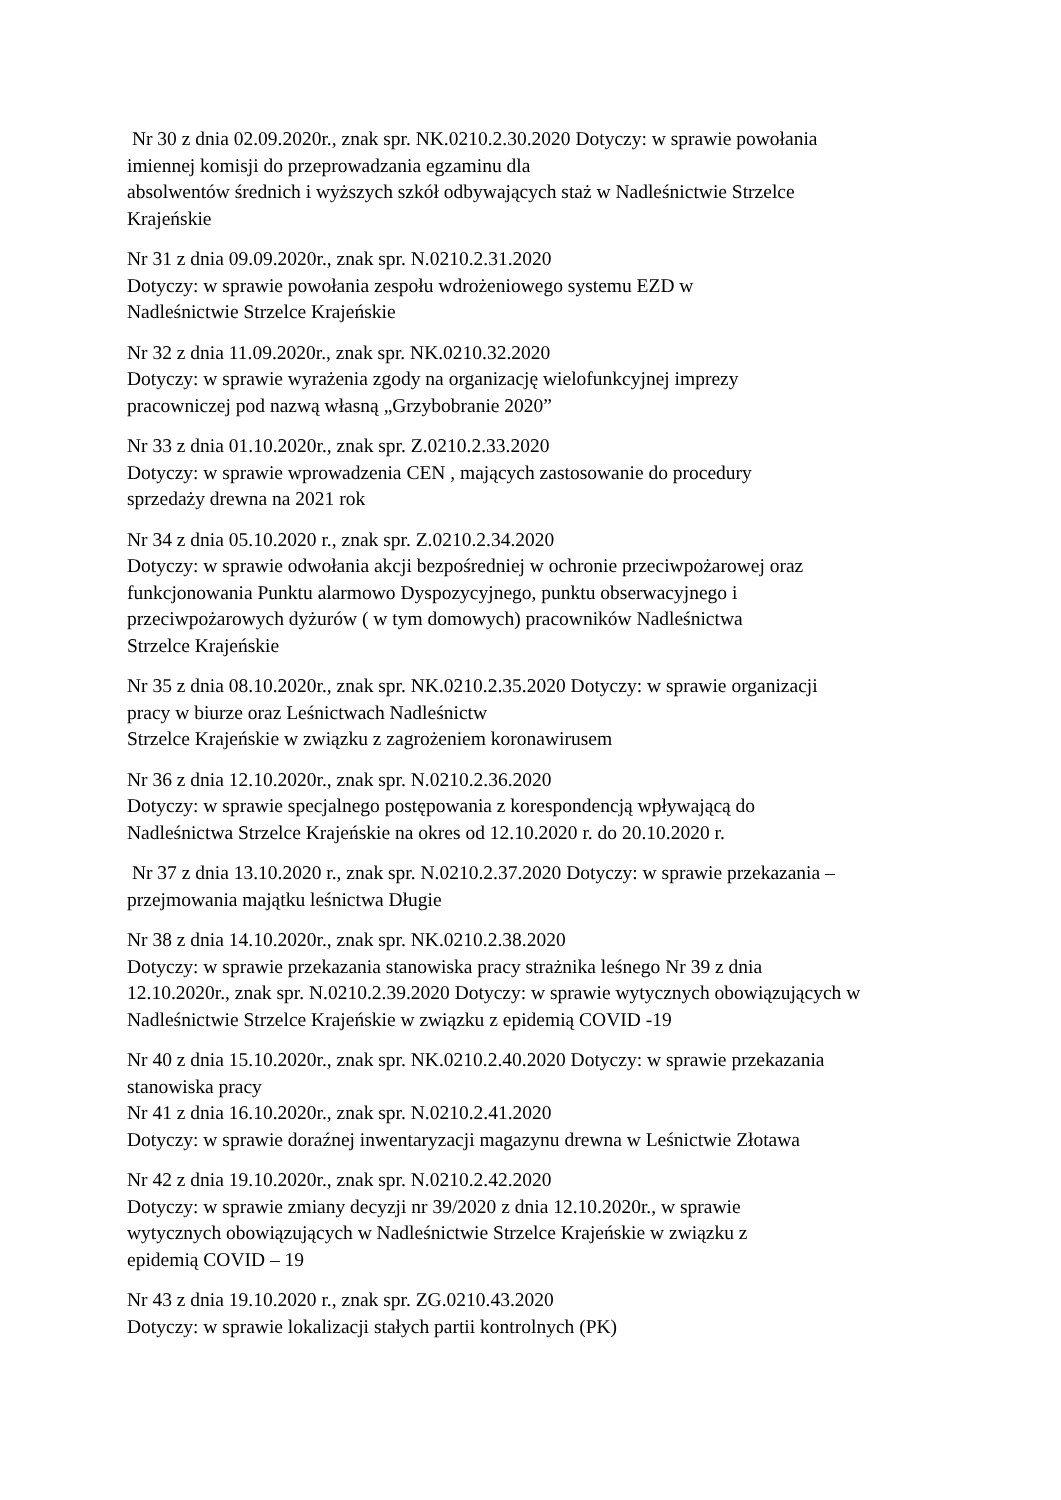Nr 30 z dnia 02.09.2020r., znak spr. NK.0210.2.30.2020 Dotyczy: w sprawie powołania
imiennej komisji do przeprowadzania egzaminu dla
absolwentów średnich i wyższych szkół odbywających staż w Nadleśnictwie Strzelce
Krajeńskie
Nr 31 z dnia 09.09.2020r., znak spr. N.0210.2.31.2020
Dotyczy: w sprawie powołania zespołu wdrożeniowego systemu EZD w
Nadleśnictwie Strzelce Krajeńskie
Nr 32 z dnia 11.09.2020r., znak spr. NK.0210.32.2020
Dotyczy: w sprawie wyrażenia zgody na organizację wielofunkcyjnej imprezy
pracowniczej pod nazwą własną „Grzybobranie 2020”
Nr 33 z dnia 01.10.2020r., znak spr. Z.0210.2.33.2020
Dotyczy: w sprawie wprowadzenia CEN , mających zastosowanie do procedury
sprzedaży drewna na 2021 rok
Nr 34 z dnia 05.10.2020 r., znak spr. Z.0210.2.34.2020
Dotyczy: w sprawie odwołania akcji bezpośredniej w ochronie przeciwpożarowej oraz
funkcjonowania Punktu alarmowo Dyspozycyjnego, punktu obserwacyjnego i
przeciwpożarowych dyżurów ( w tym domowych) pracowników Nadleśnictwa
Strzelce Krajeńskie
Nr 35 z dnia 08.10.2020r., znak spr. NK.0210.2.35.2020 Dotyczy: w sprawie organizacji
pracy w biurze oraz Leśnictwach Nadleśnictw
Strzelce Krajeńskie w związku z zagrożeniem koronawirusem
Nr 36 z dnia 12.10.2020r., znak spr. N.0210.2.36.2020
Dotyczy: w sprawie specjalnego postępowania z korespondencją wpływającą do
Nadleśnictwa Strzelce Krajeńskie na okres od 12.10.2020 r. do 20.10.2020 r.
Nr 37 z dnia 13.10.2020 r., znak spr. N.0210.2.37.2020 Dotyczy: w sprawie przekazania –
przejmowania majątku leśnictwa Długie
Nr 38 z dnia 14.10.2020r., znak spr. NK.0210.2.38.2020
Dotyczy: w sprawie przekazania stanowiska pracy strażnika leśnego Nr 39 z dnia
12.10.2020r., znak spr. N.0210.2.39.2020 Dotyczy: w sprawie wytycznych obowiązujących w
Nadleśnictwie Strzelce Krajeńskie w związku z epidemią COVID -19
Nr 40 z dnia 15.10.2020r., znak spr. NK.0210.2.40.2020 Dotyczy: w sprawie przekazania
stanowiska pracy
Nr 41 z dnia 16.10.2020r., znak spr. N.0210.2.41.2020
Dotyczy: w sprawie doraźnej inwentaryzacji magazynu drewna w Leśnictwie Złotawa
Nr 42 z dnia 19.10.2020r., znak spr. N.0210.2.42.2020
Dotyczy: w sprawie zmiany decyzji nr 39/2020 z dnia 12.10.2020r., w sprawie
wytycznych obowiązujących w Nadleśnictwie Strzelce Krajeńskie w związku z
epidemią COVID – 19
Nr 43 z dnia 19.10.2020 r., znak spr. ZG.0210.43.2020
Dotyczy: w sprawie lokalizacji stałych partii kontrolnych (PK)